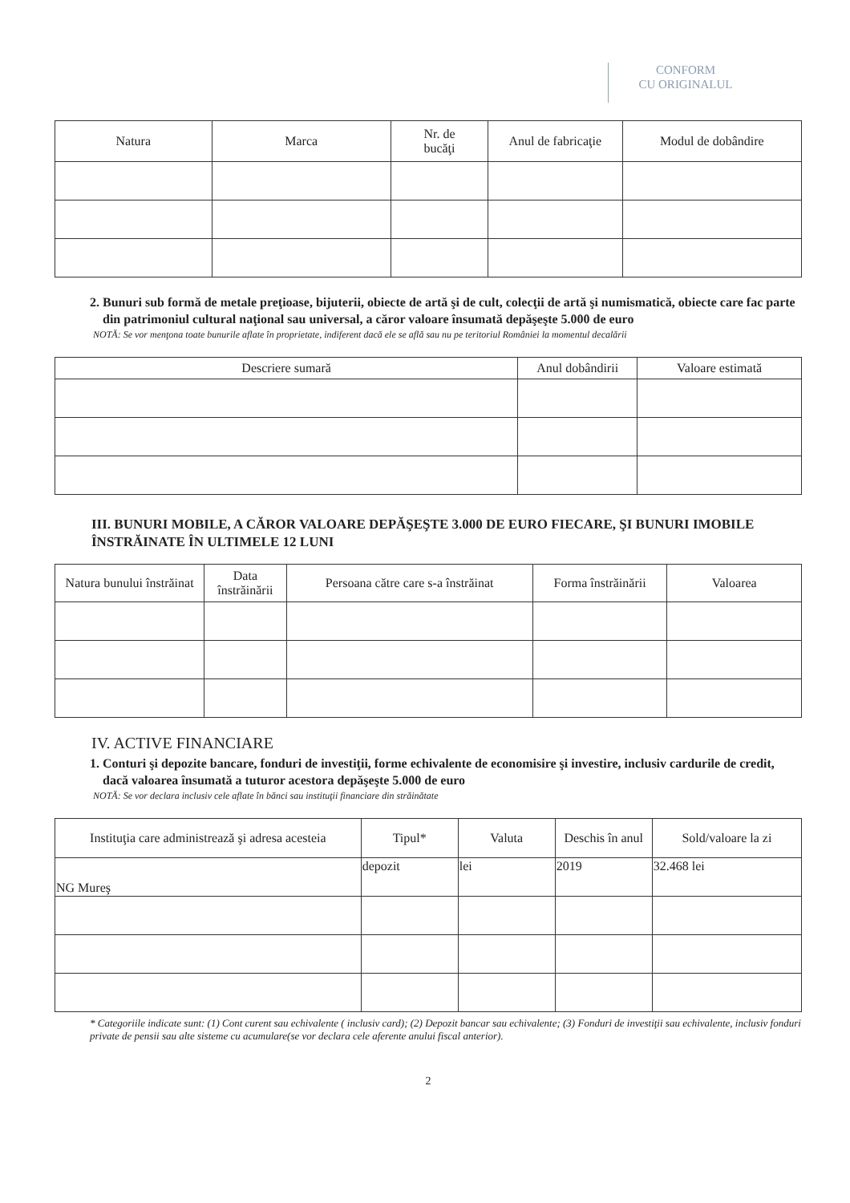CONFORM
CU ORIGINALUL
| Natura | Marca | Nr. de bucăţi | Anul de fabricaţie | Modul de dobândire |
| --- | --- | --- | --- | --- |
2. Bunuri sub formă de metale preţioase, bijuterii, obiecte de artă şi de cult, colecţii de artă şi numismatică, obiecte care fac parte din patrimoniul cultural naţional sau universal, a căror valoare însumată depăşeşte 5.000 de euro
NOTĂ: Se vor menţona toate bunurile aflate în proprietate, indiferent dacă ele se află sau nu pe teritoriul României la momentul decalării
| Descriere sumară | Anul dobândirii | Valoare estimată |
| --- | --- | --- |
III. BUNURI MOBILE, A CĂROR VALOARE DEPĂŞEŞTE 3.000 DE EURO FIECARE, ŞI BUNURI IMOBILE ÎNSTRĂINATE ÎN ULTIMELE 12 LUNI
| Natura bunului înstrăinat | Data înstrăinării | Persoana către care s-a înstrăinat | Forma înstrăinării | Valoarea |
| --- | --- | --- | --- | --- |
IV. ACTIVE FINANCIARE
1. Conturi şi depozite bancare, fonduri de investiţii, forme echivalente de economisire şi investire, inclusiv cardurile de credit, dacă valoarea însumată a tuturor acestora depăşeşte 5.000 de euro
NOTĂ: Se vor declara inclusiv cele aflate în bănci sau instituţii financiare din străinătate
| Instituţia care administrează şi adresa acesteia | Tipul* | Valuta | Deschis în anul | Sold/valoare la zi |
| --- | --- | --- | --- | --- |
| NG Mureş | depozit | lei | 2019 | 32.468 lei |
* Categoriile indicate sunt: (1) Cont curent sau echivalente ( inclusiv card); (2) Depozit bancar sau echivalente; (3) Fonduri de investiţii sau echivalente, inclusiv fonduri private de pensii sau alte sisteme cu acumulare(se vor declara cele aferente anului fiscal anterior).
2